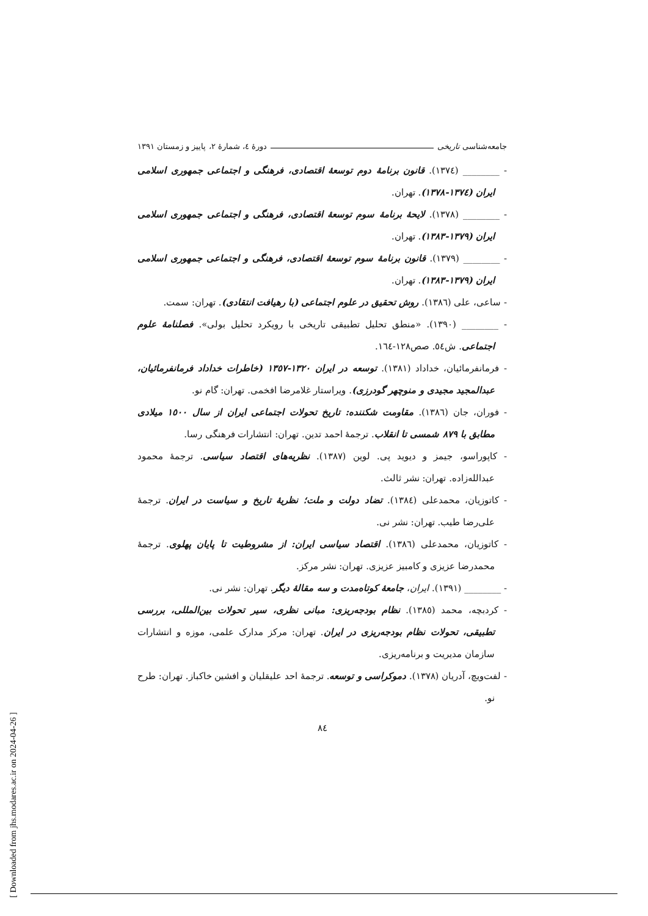جامعه‌شناسی تاریخی دورهٔ ٤، شمارهٔ ٢، پاییز و زمستان ١٣٩١
- ________ (١٣٧٤). قانون برنامهٔ دوم توسعهٔ اقتصادی، فرهنگی و اجتماعی جمهوری اسلامی ایران (١٣٧٤-١٣٧٨). تهران.
- ________ (١٣٧٨). لایحهٔ برنامهٔ سوم توسعهٔ اقتصادی، فرهنگی و اجتماعی جمهوری اسلامی ایران (١٣٧٩-١٣٨٣). تهران.
- ________ (١٣٧٩). قانون برنامهٔ سوم توسعهٔ اقتصادی، فرهنگی و اجتماعی جمهوری اسلامی ایران (١٣٧٩-١٣٨٣). تهران.
- ساعی، علی (١٣٨٦). روش تحقیق در علوم اجتماعی (با رهیافت انتقادی). تهران: سمت.
- ________ (١٣٩٠). «منطق تحلیل تطبیقی تاریخی با رویکرد تحلیل بولی». فصلنامهٔ علوم اجتماعی. ش٥٤. صص١٢٨-١٦٤.
- فرمانفرمائیان، خداداد (١٣٨١). توسعه در ایران ١٣٢٠-١٣٥٧ (خاطرات خداداد فرمانفرمائیان، عبدالمجید مجیدی و منوچهر گودرزی). ویراستار غلامرضا افخمی. تهران: گام نو.
- فوران، جان (١٣٨٦). مقاومت شکننده: تاریخ تحولات اجتماعی ایران از سال ١٥٠٠ میلادی مطابق با ٨٧٩ شمسی تا انقلاب. ترجمهٔ احمد تدین. تهران: انتشارات فرهنگی رسا.
- کاپوراسو، جیمز و دیوید پی. لوین (١٣٨٧). نظریه‌های اقتصاد سیاسی. ترجمهٔ محمود عبدالله‌زاده. تهران: نشر ثالث.
- کاتوزیان، محمدعلی (١٣٨٤). تضاد دولت و ملت؛ نظریهٔ تاریخ و سیاست در ایران. ترجمهٔ علی‌رضا طیب. تهران: نشر نی.
- کاتوزیان، محمدعلی (١٣٨٦). اقتصاد سیاسی ایران: از مشروطیت تا پایان پهلوی. ترجمهٔ محمدرضا عزیزی و کامبیز عزیزی. تهران: نشر مرکز.
- ________ (١٣٩١). ایران، جامعهٔ کوتاه‌مدت و سه مقالهٔ دیگر. تهران: نشر نی.
- کردبچه، محمد (١٣٨٥). نظام بودجه‌ریزی: مبانی نظری، سیر تحولات بین‌المللی، بررسی تطبیقی، تحولات نظام بودجه‌ریزی در ایران. تهران: مرکز مدارک علمی، موزه و انتشارات سازمان مدیریت و برنامه‌ریزی.
- لفت‌ویچ، آدریان (١٣٧٨). دموکراسی و توسعه. ترجمهٔ احد علیقلیان و افشین خاکباز. تهران: طرح نو.
٨٤
[ Downloaded from jhs.modares.ac.ir on 2024-04-26 ]